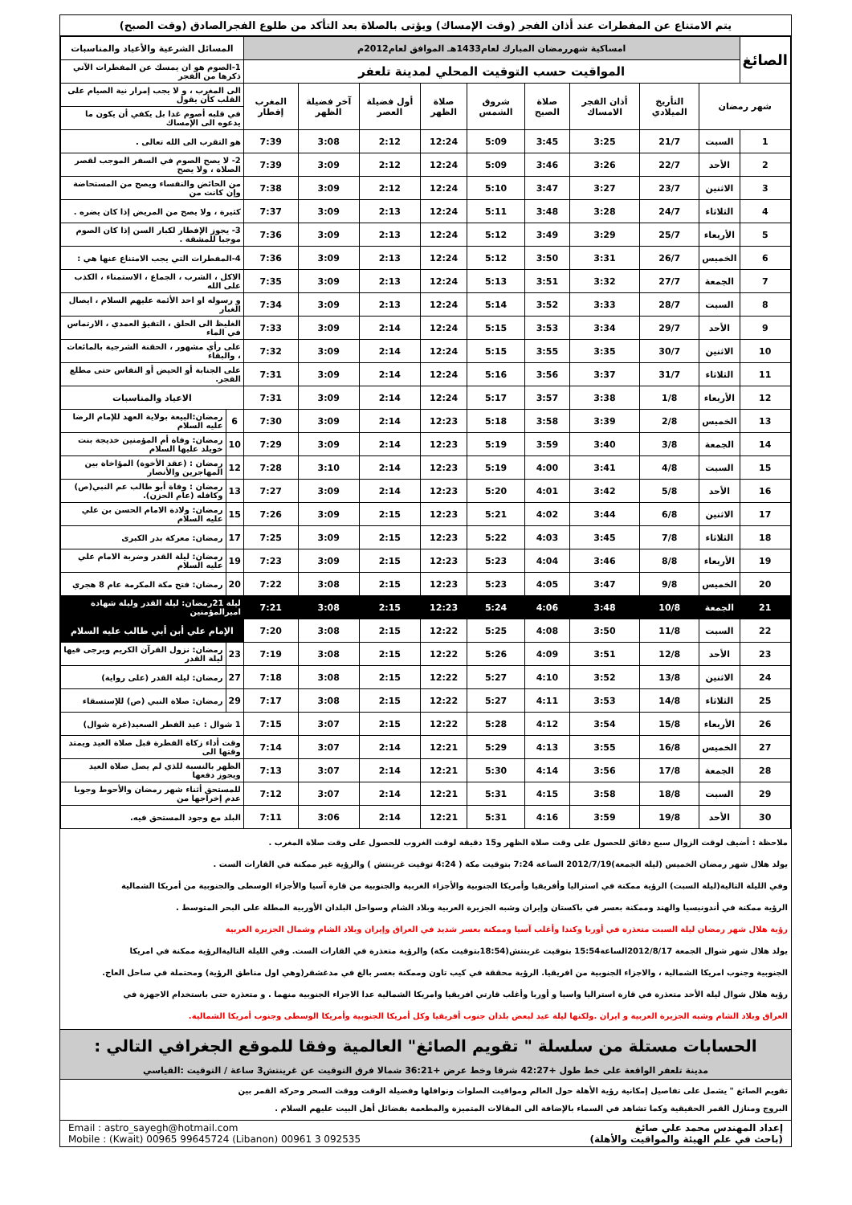يتم الامتناع عن المفطرات عند أذان الفجر (وقت الإمساك) ويؤتى بالصلاة بعد التأكد من طلوع الفجرالصادق (وقت الصبح)
| الصائغ | امساكية شهررمضان المبارك لعام1433هـ الموافق لعام2012م | | | | | | | | | المسائل الشرعية والأعياد والمناسبات | |
| | المواقيت حسب التوقيت المحلي لمدينة تلعفر | | | | | | | | | 1-الصوم هو ان يمسك عن المفطرات الآتي ذكرها من الفجر | |
| شهر رمضان | | التأريخ الميلادي | أذان الفجر الامساك | صلاة الصبح | شروق الشمس | صلاة الظهر | أول فضيلة العصر | آخر فضيلة الظهر | المغرب إفطار | الى المغرب ، و لا يجب إمرار نية الصيام على القلب كأن يقول | |
| | | | | | | | | | | في قلبه أصوم غدا بل يكفي أن يكون ما يدعوه الى الإمساك | |
| 1 | السبت | 21/7 | 3:25 | 3:45 | 5:09 | 12:24 | 2:12 | 3:08 | 7:39 | هو التقرب الى الله تعالى . | |
| 2 | الأحد | 22/7 | 3:26 | 3:46 | 5:09 | 12:24 | 2:12 | 3:09 | 7:39 | 2- لا يصح الصوم في السفر الموجب لقصر الصلاة ، ولا يصح | |
| 3 | الاثنين | 23/7 | 3:27 | 3:47 | 5:10 | 12:24 | 2:12 | 3:09 | 7:38 | من الحائض والنفساء ويصح من المستحاضة وإن كانت من | |
| 4 | الثلاثاء | 24/7 | 3:28 | 3:48 | 5:11 | 12:24 | 2:13 | 3:09 | 7:37 | كثيرة ، ولا يصح من المريض إذا كان يضره . | |
| 5 | الأربعاء | 25/7 | 3:29 | 3:49 | 5:12 | 12:24 | 2:13 | 3:09 | 7:36 | 3- يجوز الإفطار لكبار السن إذا كان الصوم موجبا للمشقة . | |
| 6 | الخميس | 26/7 | 3:31 | 3:50 | 5:12 | 12:24 | 2:13 | 3:09 | 7:36 | 4-المفطرات التي يجب الامتناع عنها هي : | |
| 7 | الجمعة | 27/7 | 3:32 | 3:51 | 5:13 | 12:24 | 2:13 | 3:09 | 7:35 | الاكل ، الشرب ، الجماع ، الاستمناء ، الكذب على الله | |
| 8 | السبت | 28/7 | 3:33 | 3:52 | 5:14 | 12:24 | 2:13 | 3:09 | 7:34 | و رسوله او احد الأئمة عليهم السلام ، ايصال الغبار | |
| 9 | الأحد | 29/7 | 3:34 | 3:53 | 5:15 | 12:24 | 2:14 | 3:09 | 7:33 | الغليظ الى الحلق ، التقيؤ العمدي ، الارتماس في الماء | |
| 10 | الاثنين | 30/7 | 3:35 | 3:55 | 5:15 | 12:24 | 2:14 | 3:09 | 7:32 | على رأي مشهور ، الحقنة الشرجية بالمائعات ، والبقاء | |
| 11 | الثلاثاء | 31/7 | 3:37 | 3:56 | 5:16 | 12:24 | 2:14 | 3:09 | 7:31 | على الجنابة أو الحيض أو النفاس حتى مطلع الفجر. | |
| 12 | الأربعاء | 1/8 | 3:38 | 3:57 | 5:17 | 12:24 | 2:14 | 3:09 | 7:31 | الاعياد والمناسبات | |
| 13 | الخميس | 2/8 | 3:39 | 3:58 | 5:18 | 12:23 | 2:14 | 3:09 | 7:30 | 6 | رمضان:البيعة بولاية العهد للإمام الرضا عليه السلام |
| 14 | الجمعة | 3/8 | 3:40 | 3:59 | 5:19 | 12:23 | 2:14 | 3:09 | 7:29 | 10 | رمضان: وفاة أم المؤمنين خديجة بنت خويلد عليها السلام |
| 15 | السبت | 4/8 | 3:41 | 4:00 | 5:19 | 12:23 | 2:14 | 3:10 | 7:28 | 12 | رمضان : (عقد الأخوة) المؤاخاة بين المهاجرين والأنصار |
| 16 | الأحد | 5/8 | 3:42 | 4:01 | 5:20 | 12:23 | 2:14 | 3:09 | 7:27 | 13 | رمضان : وفاة أبو طالب عم النبي(ص) وكافله (عام الحزن). |
| 17 | الاثنين | 6/8 | 3:44 | 4:02 | 5:21 | 12:23 | 2:15 | 3:09 | 7:26 | 15 | رمضان: ولادة الامام الحسن بن علي عليه السلام |
| 18 | الثلاثاء | 7/8 | 3:45 | 4:03 | 5:22 | 12:23 | 2:15 | 3:09 | 7:25 | 17 | رمضان: معركة بدر الكبرى |
| 19 | الأربعاء | 8/8 | 3:46 | 4:04 | 5:23 | 12:23 | 2:15 | 3:09 | 7:23 | 19 | رمضان: ليلة القدر وضربة الامام علي عليه السلام |
| 20 | الخميس | 9/8 | 3:47 | 4:05 | 5:23 | 12:23 | 2:15 | 3:08 | 7:22 | 20 | رمضان: فتح مكة المكرمة عام 8 هجري |
| 21 | الجمعة | 10/8 | 3:48 | 4:06 | 5:24 | 12:23 | 2:15 | 3:08 | 7:21 | ليلة 21رمضان: ليلة القدر وليلة شهادة اميرالمؤمنين | |
| 22 | السبت | 11/8 | 3:50 | 4:08 | 5:25 | 12:22 | 2:15 | 3:08 | 7:20 | الإمام علي أبن أبي طالب عليه السلام | |
| 23 | الأحد | 12/8 | 3:51 | 4:09 | 5:26 | 12:22 | 2:15 | 3:08 | 7:19 | 23 | رمضان: نزول القرآن الكريم ويرجى فيها ليلة القدر |
| 24 | الاثنين | 13/8 | 3:52 | 4:10 | 5:27 | 12:22 | 2:15 | 3:08 | 7:18 | 27 | رمضان: ليلة القدر (على رواية) |
| 25 | الثلاثاء | 14/8 | 3:53 | 4:11 | 5:27 | 12:22 | 2:15 | 3:08 | 7:17 | 29 | رمضان: صلاة النبي (ص) للإستسقاء |
| 26 | الأربعاء | 15/8 | 3:54 | 4:12 | 5:28 | 12:22 | 2:15 | 3:07 | 7:15 | 1 شوال : عيد الفطر السعيد(غرة شوال) | |
| 27 | الخميس | 16/8 | 3:55 | 4:13 | 5:29 | 12:21 | 2:14 | 3:07 | 7:14 | وقت أداء زكاة الفطرة قبل صلاة العيد ويمتد وقتها الى | |
| 28 | الجمعة | 17/8 | 3:56 | 4:14 | 5:30 | 12:21 | 2:14 | 3:07 | 7:13 | الظهر بالنسبة للذي لم يصل صلاة العيد ويجوز دفعها | |
| 29 | السبت | 18/8 | 3:58 | 4:15 | 5:31 | 12:21 | 2:14 | 3:07 | 7:12 | للمستحق أثناء شهر رمضان والأحوط وجوبا عدم إخراجها من | |
| 30 | الأحد | 19/8 | 3:59 | 4:16 | 5:31 | 12:21 | 2:14 | 3:06 | 7:11 | البلد مع وجود المستحق فيه. | |
ملاحظة : أضيف لوقت الزوال سبع دقائق للحصول على وقت صلاة الظهر و15 دقيقة لوقت الغروب للحصول على وقت صلاة المغرب .
يولد هلال شهر رمضان الخميس (ليلة الجمعة)2012/7/19 الساعة 7:24 بتوقيت مكة ( 4:24 توقيت غرينتش ) والرؤية غير ممكنة في القارات الست .
وفي الليلة التالية(ليلة السبت) الرؤية ممكنة في استراليا وأفريقيا وأمريكا الجنوبية والأجزاء الغربية والجنوبية من قارة آسيا والأجزاء الوسطى والجنوبية من أمريكا الشمالية
الرؤية ممكنة في أندونيسيا والهند وممكنة بعسر في باكستان وإيران وشبه الجزيرة العربية وبلاد الشام وسواحل البلدان الأوربية المطلة على البحر المتوسط .
رؤية هلال شهر رمضان ليلة السبت متعذرة في أوربا وكندا وأغلب آسيا وممكنة بعسر شديد في العراق وإيران وبلاد الشام وشمال الجزيرة العربية
يولد هلال شهر شوال الجمعة 2012/8/17الساعة15:54 بتوقيت غرينتش(18:54بتوقيت مكة) والرؤية متعذرة في القارات الست. وفي الليلة التاليةالرؤية ممكنة في امريكا
الجنوبية وجنوب امريكا الشمالية ، والاجزاء الجنوبية من افريقيا. الرؤية محققة في كيب تاون وممكنة بعسر بالغ في مدغشقر(وهي اول مناطق الرؤية) ومحتملة في ساحل العاج.
رؤية هلال شوال ليلة الأحد متعذرة في قارة استراليا واسيا و أوربا وأغلب قارتي افريقيا وامريكا الشمالية عدا الاجزاء الجنوبية منهما . و متعذرة حتى باستخدام الاجهزة في
العراق وبلاد الشام وشبه الجزيرة العربية و ايران .ولكنها ليلة عيد لبعض بلدان جنوب أفريقيا وكل أمريكا الجنوبية وأمريكا الوسطى وجنوب أمريكا الشمالية.
الحسابات مستلة من سلسلة " تقويم الصائغ" العالمية وفقا للموقع الجغرافي التالي :
مدينة تلعفر الواقعة على خط طول +42:27 شرقا وخط عرض +36:21 شمالا فرق التوقيت عن غرينتش3 ساعة / التوقيت :القياسي
تقويم الصائغ " يشمل على تفاصيل إمكانية رؤية الأهلة حول العالم ومواقيت الصلوات ونوافلها وفضيلة الوقت ووقت السحر وحركة القمر بين
البروج ومنازل القمر الحقيقية وكما تشاهد في السماء بالإضافة الى المقالات المتميزة والمطعمة بفضائل أهل البيت عليهم السلام .
إعداد المهندس محمد علي صائغ
(باحث في علم الهيئة والمواقيت والأهلة)
Email : astro_sayegh@hotmail.com
Mobile : (Kwait) 00965 99645724 (Libanon) 00961 3 092535